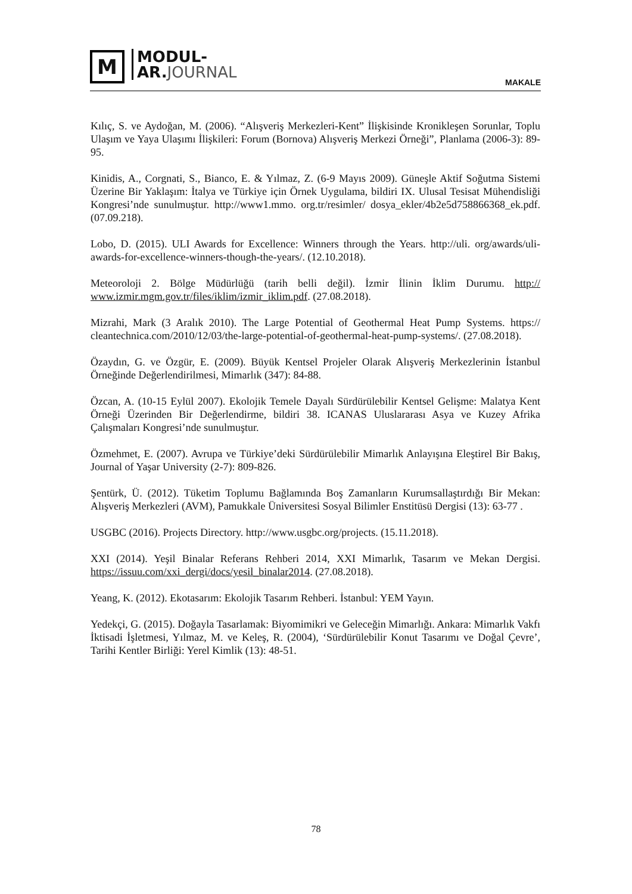M
MODUL-
AR.JOURNAL
MAKALE
Kılıç, S. ve Aydoğan, M. (2006). “Alışveriş Merkezleri-Kent” İlişkisinde Kronikleşen Sorunlar, Toplu Ulaşım ve Yaya Ulaşımı İlişkileri: Forum (Bornova) Alışveriş Merkezi Örneği”, Planlama (2006-3): 89-95.
Kinidis, A., Corgnati, S., Bianco, E. & Yılmaz, Z. (6-9 Mayıs 2009). Güneşle Aktif Soğutma Sistemi Üzerine Bir Yaklaşım: İtalya ve Türkiye için Örnek Uygulama, bildiri IX. Ulusal Tesisat Mühendisliği Kongresi’nde sunulmuştur. http://www1.mmo. org.tr/resimler/ dosya_ekler/4b2e5d758866368_ek.pdf. (07.09.218).
Lobo, D. (2015). ULI Awards for Excellence: Winners through the Years. http://uli. org/awards/uli-awards-for-excellence-winners-though-the-years/. (12.10.2018).
Meteoroloji 2. Bölge Müdürlüğü (tarih belli değil). İzmir İlinin İklim Durumu. http:// www.izmir.mgm.gov.tr/files/iklim/izmir_iklim.pdf. (27.08.2018).
Mizrahi, Mark (3 Aralık 2010). The Large Potential of Geothermal Heat Pump Systems. https:// cleantechnica.com/2010/12/03/the-large-potential-of-geothermal-heat-pump-systems/. (27.08.2018).
Özaydın, G. ve Özgür, E. (2009). Büyük Kentsel Projeler Olarak Alışveriş Merkezlerinin İstanbul Örneğinde Değerlendirilmesi, Mimarlık (347): 84-88.
Özcan, A. (10-15 Eylül 2007). Ekolojik Temele Dayalı Sürdürülebilir Kentsel Gelişme: Malatya Kent Örneği Üzerinden Bir Değerlendirme, bildiri 38. ICANAS Uluslararası Asya ve Kuzey Afrika Çalışmaları Kongresi’nde sunulmuştur.
Özmehmet, E. (2007). Avrupa ve Türkiye’deki Sürdürülebilir Mimarlık Anlayışına Eleştirel Bir Bakış, Journal of Yaşar University (2-7): 809-826.
Şentürk, Ü. (2012). Tüketim Toplumu Bağlamında Boş Zamanların Kurumsallaştırdığı Bir Mekan: Alışveriş Merkezleri (AVM), Pamukkale Üniversitesi Sosyal Bilimler Enstitüsü Dergisi (13): 63-77 .
USGBC (2016). Projects Directory. http://www.usgbc.org/projects. (15.11.2018).
XXI (2014). Yeşil Binalar Referans Rehberi 2014, XXI Mimarlık, Tasarım ve Mekan Dergisi. https://issuu.com/xxi_dergi/docs/yesil_binalar2014. (27.08.2018).
Yeang, K. (2012). Ekotasarım: Ekolojik Tasarım Rehberi. İstanbul: YEM Yayın.
Yedekçi, G. (2015). Doğayla Tasarlamak: Biyomimikri ve Geleceğin Mimarlığı. Ankara: Mimarlık Vakfı İktisadi İşletmesi, Yılmaz, M. ve Keleş, R. (2004), ‘Sürdürülebilir Konut Tasarımı ve Doğal Çevre’, Tarihi Kentler Birliği: Yerel Kimlik (13): 48-51.
78